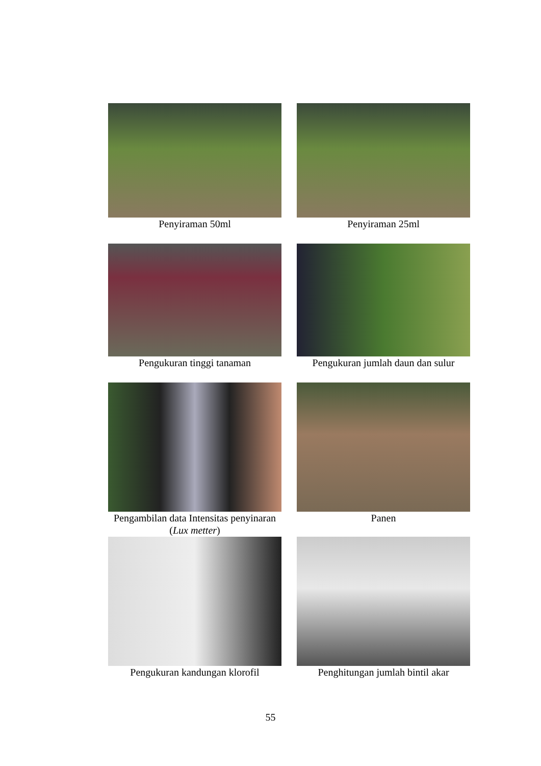Penyiraman 50ml Penyiraman 25ml
Pengukuran tinggi tanaman Pengukuran jumlah daun dan sulur
Pengambilan data Intensitas penyinaran (Lux metter)
Panen
Pengukuran kandungan klorofil
Penghitungan jumlah bintil akar
55